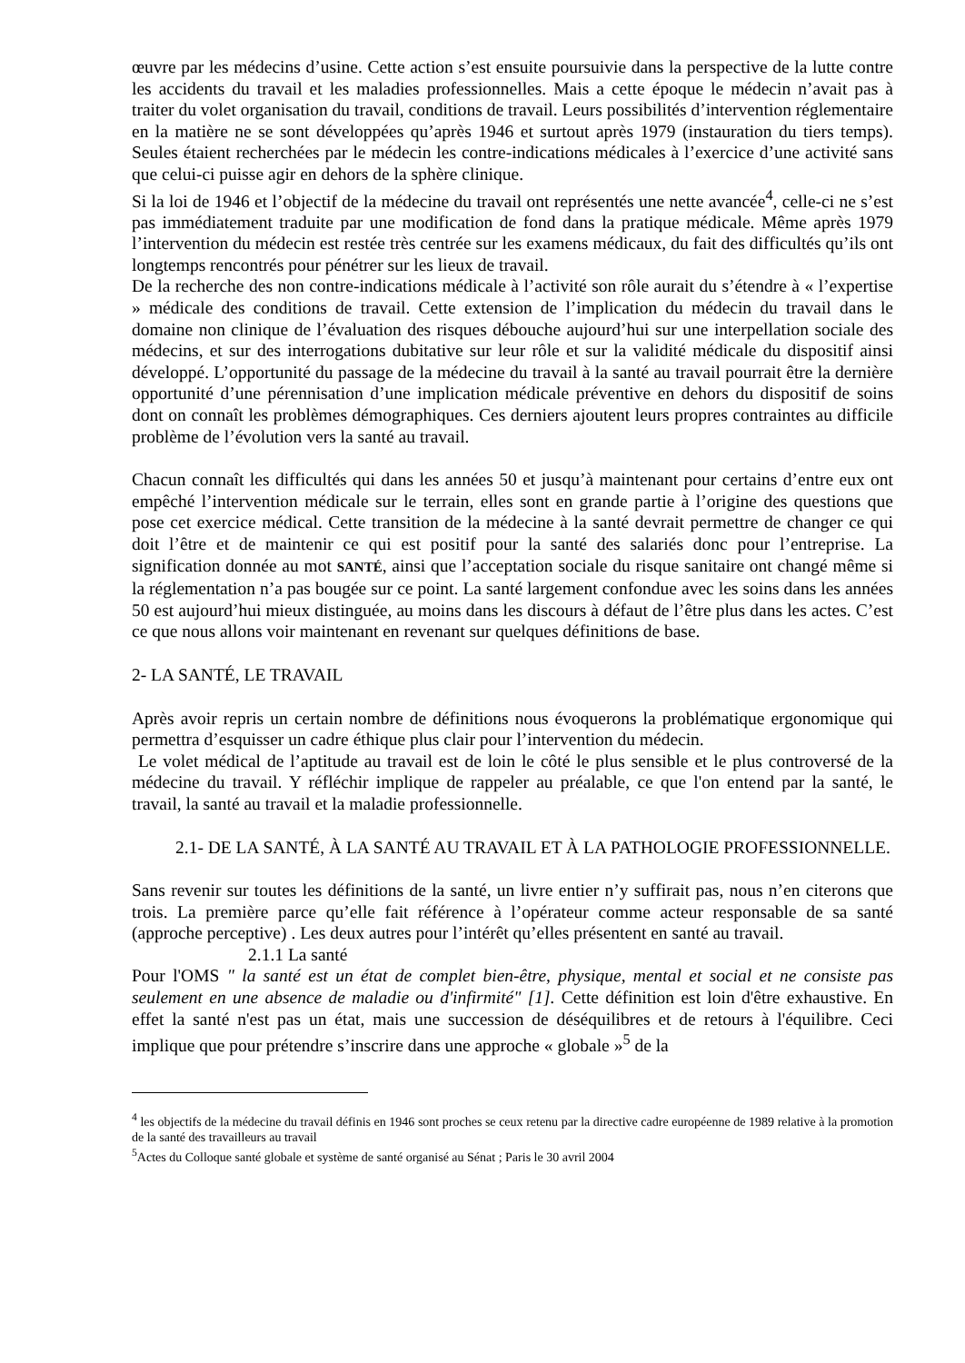œuvre par les médecins d’usine. Cette action s’est ensuite poursuivie dans la perspective de la lutte contre les accidents du travail et les maladies professionnelles. Mais a cette époque le médecin n’avait pas à traiter du volet organisation du travail, conditions de travail. Leurs possibilités d’intervention réglementaire en la matière ne se sont développées qu’après 1946 et surtout après 1979 (instauration du tiers temps). Seules étaient recherchées par le médecin les contre-indications médicales à l’exercice d’une activité sans que celui-ci puisse agir en dehors de la sphère clinique.
Si la loi de 1946 et l’objectif de la médecine du travail ont représentés une nette avancée<sup>4</sup>, celle-ci ne s’est pas immédiatement traduite par une modification de fond dans la pratique médicale. Même après 1979 l’intervention du médecin est restée très centrée sur les examens médicaux, du fait des difficultés qu’ils ont longtemps rencontrés pour pénétrer sur les lieux de travail.
De la recherche des non contre-indications médicale à l’activité son rôle aurait du s’étendre à « l’expertise » médicale des conditions de travail. Cette extension de l’implication du médecin du travail dans le domaine non clinique de l’évaluation des risques débouche aujourd’hui sur une interpellation sociale des médecins, et sur des interrogations dubitative sur leur rôle et sur la validité médicale du dispositif ainsi développé. L’opportunité du passage de la médecine du travail à la santé au travail pourrait être la dernière opportunité d’une pérennisation d’une implication médicale préventive en dehors du dispositif de soins dont on connaît les problèmes démographiques. Ces derniers ajoutent leurs propres contraintes au difficile problème de l’évolution vers la santé au travail.
Chacun connaît les difficultés qui dans les années 50 et jusqu’à maintenant pour certains d’entre eux ont empêché l’intervention médicale sur le terrain, elles sont en grande partie à l’origine des questions que pose cet exercice médical. Cette transition de la médecine à la santé devrait permettre de changer ce qui doit l’être et de maintenir ce qui est positif pour la santé des salariés donc pour l’entreprise. La signification donnée au mot SANTÉ, ainsi que l’acceptation sociale du risque sanitaire ont changé même si la réglementation n’a pas bougée sur ce point. La santé largement confondue avec les soins dans les années 50 est aujourd’hui mieux distinguée, au moins dans les discours à défaut de l’être plus dans les actes. C’est ce que nous allons voir maintenant en revenant sur quelques définitions de base.
2- LA SANTÉ, LE TRAVAIL
Après avoir repris un certain nombre de définitions nous évoquerons la problématique ergonomique qui permettra d’esquisser un cadre éthique plus clair pour l’intervention du médecin.
Le volet médical de l’aptitude au travail est de loin le côté le plus sensible et le plus controversé de la médecine du travail. Y réfléchir implique de rappeler au préalable, ce que l'on entend par la santé, le travail, la santé au travail et la maladie professionnelle.
2.1- DE LA SANTÉ, À LA SANTÉ AU TRAVAIL ET À LA PATHOLOGIE PROFESSIONNELLE.
Sans revenir sur toutes les définitions de la santé, un livre entier n’y suffirait pas, nous n’en citerons que trois. La première parce qu’elle fait référence à l’opérateur comme acteur responsable de sa santé (approche perceptive) . Les deux autres pour l’intérêt qu’elles présentent en santé au travail.
2.1.1 La santé
Pour l'OMS " la santé est un état de complet bien-être, physique, mental et social et ne consiste pas seulement en une absence de maladie ou d'infirmité" [1]. Cette définition est loin d'être exhaustive. En effet la santé n'est pas un état, mais une succession de déséquilibres et de retours à l'équilibre. Ceci implique que pour prétendre s’inscrire dans une approche « globale »<sup>5</sup> de la
<sup>4</sup> les objectifs de la médecine du travail définis en 1946 sont proches se ceux retenu par la directive cadre européenne de 1989 relative à la promotion de la santé des travailleurs au travail
<sup>5</sup> Actes du Colloque santé globale et système de santé organisé au Sénat ; Paris le 30 avril 2004